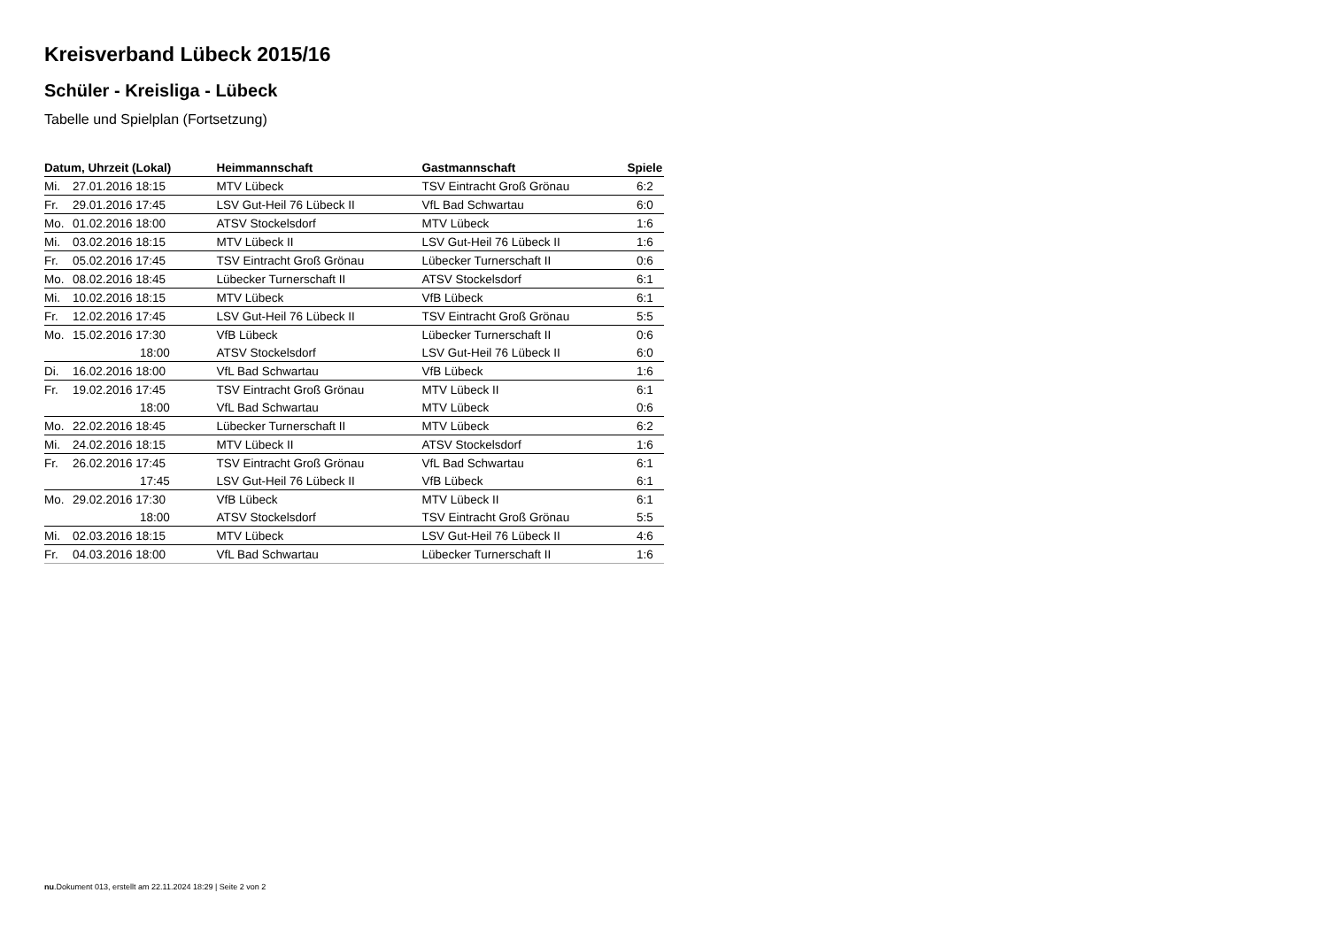Kreisverband Lübeck 2015/16
Schüler - Kreisliga - Lübeck
Tabelle und Spielplan (Fortsetzung)
| Datum, Uhrzeit (Lokal) | | Heimmannschaft | Gastmannschaft | Spiele |
| --- | --- | --- | --- | --- |
| Mi. | 27.01.2016 18:15 | MTV Lübeck | TSV Eintracht Groß Grönau | 6:2 |
| Fr. | 29.01.2016 17:45 | LSV Gut-Heil 76 Lübeck II | VfL Bad Schwartau | 6:0 |
| Mo. | 01.02.2016 18:00 | ATSV Stockelsdorf | MTV Lübeck | 1:6 |
| Mi. | 03.02.2016 18:15 | MTV Lübeck II | LSV Gut-Heil 76 Lübeck II | 1:6 |
| Fr. | 05.02.2016 17:45 | TSV Eintracht Groß Grönau | Lübecker Turnerschaft II | 0:6 |
| Mo. | 08.02.2016 18:45 | Lübecker Turnerschaft II | ATSV Stockelsdorf | 6:1 |
| Mi. | 10.02.2016 18:15 | MTV Lübeck | VfB Lübeck | 6:1 |
| Fr. | 12.02.2016 17:45 | LSV Gut-Heil 76 Lübeck II | TSV Eintracht Groß Grönau | 5:5 |
| Mo. | 15.02.2016 17:30 | VfB Lübeck | Lübecker Turnerschaft II | 0:6 |
| | 18:00 | ATSV Stockelsdorf | LSV Gut-Heil 76 Lübeck II | 6:0 |
| Di. | 16.02.2016 18:00 | VfL Bad Schwartau | VfB Lübeck | 1:6 |
| Fr. | 19.02.2016 17:45 | TSV Eintracht Groß Grönau | MTV Lübeck II | 6:1 |
| | 18:00 | VfL Bad Schwartau | MTV Lübeck | 0:6 |
| Mo. | 22.02.2016 18:45 | Lübecker Turnerschaft II | MTV Lübeck | 6:2 |
| Mi. | 24.02.2016 18:15 | MTV Lübeck II | ATSV Stockelsdorf | 1:6 |
| Fr. | 26.02.2016 17:45 | TSV Eintracht Groß Grönau | VfL Bad Schwartau | 6:1 |
| | 17:45 | LSV Gut-Heil 76 Lübeck II | VfB Lübeck | 6:1 |
| Mo. | 29.02.2016 17:30 | VfB Lübeck | MTV Lübeck II | 6:1 |
| | 18:00 | ATSV Stockelsdorf | TSV Eintracht Groß Grönau | 5:5 |
| Mi. | 02.03.2016 18:15 | MTV Lübeck | LSV Gut-Heil 76 Lübeck II | 4:6 |
| Fr. | 04.03.2016 18:00 | VfL Bad Schwartau | Lübecker Turnerschaft II | 1:6 |
nu.Dokument 013, erstellt am 22.11.2024 18:29 | Seite 2 von 2